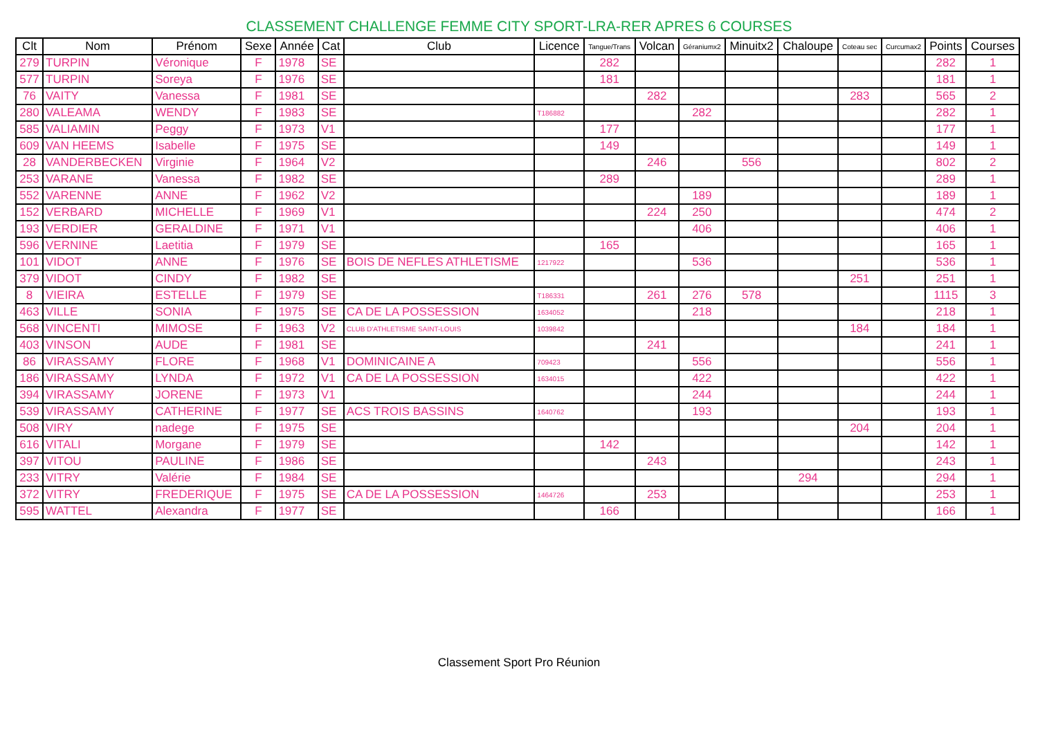CLASSEMENT CHALLENGE FEMME CITY SPORT-LRA-RER APRES 6 COURSES
| Clt | Nom | Prénom | Sexe | Année | Cat | Club | Licence | Tangue/Trans | Volcan | Géraniumx2 | Minuitx2 | Chaloupe | Coteau sec | Curcumax2 | Points | Courses |
| --- | --- | --- | --- | --- | --- | --- | --- | --- | --- | --- | --- | --- | --- | --- | --- | --- |
| 279 | TURPIN | Véronique | F | 1978 | SE | | | 282 | | | | | | | 282 | 1 |
| 577 | TURPIN | Soreya | F | 1976 | SE | | | 181 | | | | | | | 181 | 1 |
| 76 | VAITY | Vanessa | F | 1981 | SE | | | | 282 | | | | 283 | | 565 | 2 |
| 280 | VALEAMA | WENDY | F | 1983 | SE | | T186882 | | | 282 | | | | | 282 | 1 |
| 585 | VALIAMIN | Peggy | F | 1973 | V1 | | | 177 | | | | | | | 177 | 1 |
| 609 | VAN HEEMS | Isabelle | F | 1975 | SE | | | 149 | | | | | | | 149 | 1 |
| 28 | VANDERBECKEN | Virginie | F | 1964 | V2 | | | | 246 | | 556 | | | | 802 | 2 |
| 253 | VARANE | Vanessa | F | 1982 | SE | | | 289 | | | | | | | 289 | 1 |
| 552 | VARENNE | ANNE | F | 1962 | V2 | | | | | 189 | | | | | 189 | 1 |
| 152 | VERBARD | MICHELLE | F | 1969 | V1 | | | | 224 | 250 | | | | | 474 | 2 |
| 193 | VERDIER | GERALDINE | F | 1971 | V1 | | | | | 406 | | | | | 406 | 1 |
| 596 | VERNINE | Laetitia | F | 1979 | SE | | | 165 | | | | | | | 165 | 1 |
| 101 | VIDOT | ANNE | F | 1976 | SE | BOIS DE NEFLES ATHLETISME | 1217922 | | | 536 | | | | | 536 | 1 |
| 379 | VIDOT | CINDY | F | 1982 | SE | | | | | | | | 251 | | 251 | 1 |
| 8 | VIEIRA | ESTELLE | F | 1979 | SE | | T186331 | | 261 | 276 | 578 | | | | 1115 | 3 |
| 463 | VILLE | SONIA | F | 1975 | SE | CA DE LA POSSESSION | 1634052 | | | 218 | | | | | 218 | 1 |
| 568 | VINCENTI | MIMOSE | F | 1963 | V2 | CLUB D'ATHLETISME SAINT-LOUIS | 1039842 | | | | | | 184 | | 184 | 1 |
| 403 | VINSON | AUDE | F | 1981 | SE | | | | 241 | | | | | | 241 | 1 |
| 86 | VIRASSAMY | FLORE | F | 1968 | V1 | DOMINICAINE A | 709423 | | | 556 | | | | | 556 | 1 |
| 186 | VIRASSAMY | LYNDA | F | 1972 | V1 | CA DE LA POSSESSION | 1634015 | | | 422 | | | | | 422 | 1 |
| 394 | VIRASSAMY | JORENE | F | 1973 | V1 | | | | | 244 | | | | | 244 | 1 |
| 539 | VIRASSAMY | CATHERINE | F | 1977 | SE | ACS TROIS BASSINS | 1640762 | | | 193 | | | | | 193 | 1 |
| 508 | VIRY | nadege | F | 1975 | SE | | | | | | | | 204 | | 204 | 1 |
| 616 | VITALI | Morgane | F | 1979 | SE | | | 142 | | | | | | | 142 | 1 |
| 397 | VITOU | PAULINE | F | 1986 | SE | | | | 243 | | | | | | 243 | 1 |
| 233 | VITRY | Valérie | F | 1984 | SE | | | | | | | 294 | | | 294 | 1 |
| 372 | VITRY | FREDERIQUE | F | 1975 | SE | CA DE LA POSSESSION | 1464726 | | 253 | | | | | | 253 | 1 |
| 595 | WATTEL | Alexandra | F | 1977 | SE | | | 166 | | | | | | | 166 | 1 |
Classement Sport Pro Réunion